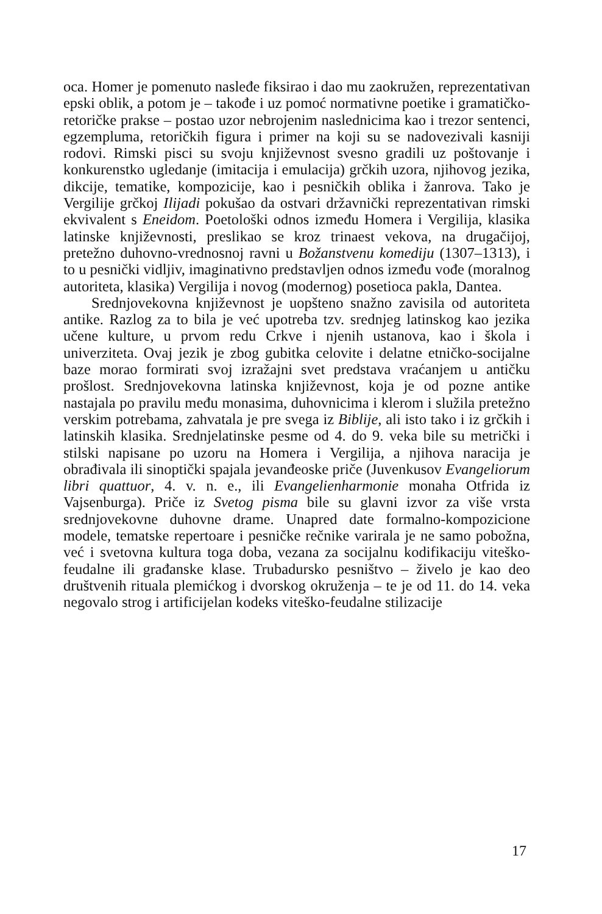oca. Homer je pomenuto nasleđe fiksirao i dao mu zaokružen, reprezentativan epski oblik, a potom je – takođe i uz pomoć normativne poetike i gramatičko-retoričke prakse – postao uzor nebrojenim naslednicima kao i trezor sentenci, egzempluma, retoričkih figura i primer na koji su se nadovezivali kasniji rodovi. Rimski pisci su svoju književnost svesno gradili uz poštovanje i konkurenstko ugledanje (imitacija i emulacija) grčkih uzora, njihovog jezika, dikcije, tematike, kompozicije, kao i pesničkih oblika i žanrova. Tako je Vergilije grčkoj Ilijadi pokušao da ostvari državnički reprezentativan rimski ekvivalent s Eneidom. Poetološki odnos između Homera i Vergilija, klasika latinske književnosti, preslikao se kroz trinaest vekova, na drugačijoj, pretežno duhovno-vrednosnoj ravni u Božanstvenu komediju (1307–1313), i to u pesnički vidljiv, imaginativno predstavljen odnos između vođe (moralnog autoriteta, klasika) Vergilija i novog (modernog) posetioca pakla, Dantea.
Srednjovekovna književnost je uopšteno snažno zavisila od autoriteta antike. Razlog za to bila je već upotreba tzv. srednjeg latinskog kao jezika učene kulture, u prvom redu Crkve i njenih ustanova, kao i škola i univerziteta. Ovaj jezik je zbog gubitka celovite i delatne etničko-socijalne baze morao formirati svoj izražajni svet predstava vraćanjem u antičku prošlost. Srednjovekovna latinska književnost, koja je od pozne antike nastajala po pravilu među monasima, duhovnicima i klerom i služila pretežno verskim potrebama, zahvatala je pre svega iz Biblije, ali isto tako i iz grčkih i latinskih klasika. Srednjelatinske pesme od 4. do 9. veka bile su metrički i stilski napisane po uzoru na Homera i Vergilija, a njihova naracija je obrađivala ili sinoptički spajala jevanđeoske priče (Juvenkusov Evangeliorum libri quattuor, 4. v. n. e., ili Evangelienharmonie monaha Otfrida iz Vajsenburga). Priče iz Svetog pisma bile su glavni izvor za više vrsta srednjovekovne duhovne drame. Unapred date formalno-kompozicione modele, tematske repertoare i pesničke rečnike varirala je ne samo pobožna, već i svetovna kultura toga doba, vezana za socijalnu kodifikaciju viteško-feudalne ili građanske klase. Trubadursko pesništvo – živelo je kao deo društvenih rituala plemićkog i dvorskog okruženja – te je od 11. do 14. veka negovalo strog i artificijelan kodeks viteško-feudalne stilizacije
17